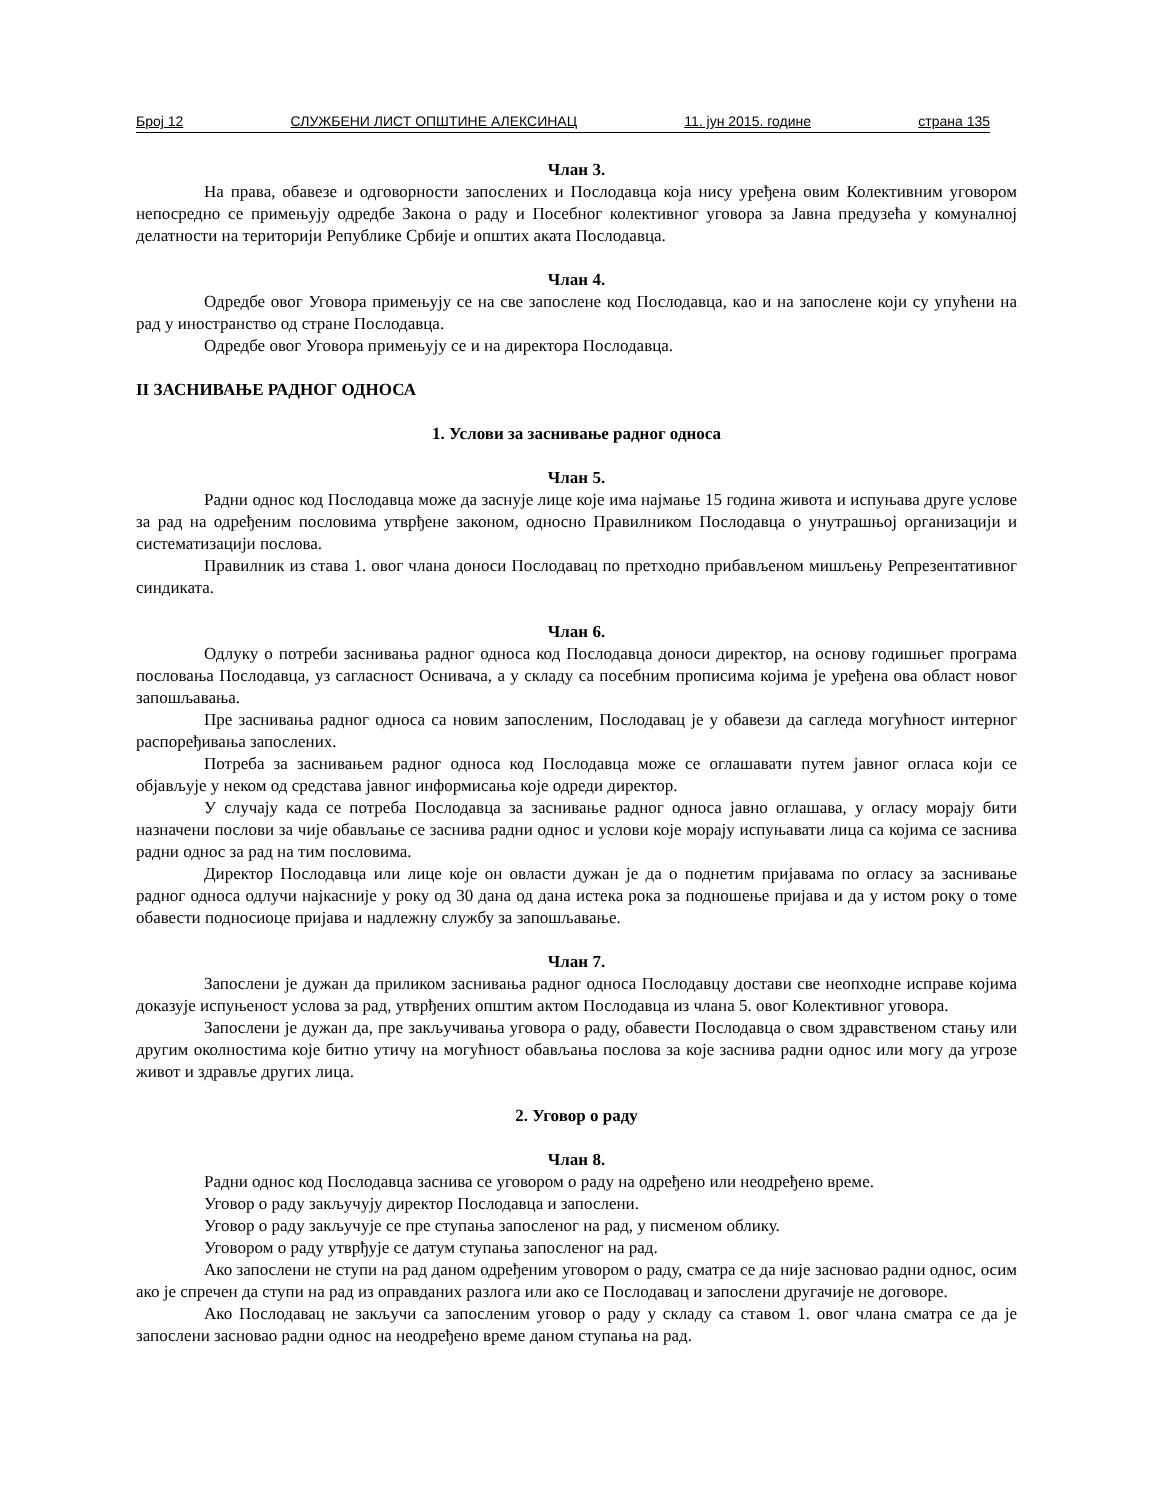Број 12 СЛУЖБЕНИ ЛИСТ ОПШТИНЕ АЛЕКСИНАЦ 11. јун 2015. године страна 135
Члан 3.
На права, обавезе и одговорности запослених и Послодавца која нису уређена овим Колективним уговором непосредно се примењују одредбе Закона о раду и Посебног колективног уговора за Јавна предузећа у комуналној делатности на територији Републике Србије и општих аката Послодавца.
Члан 4.
Одредбе овог Уговора примењују се на све запослене код Послодавца, као и на запослене који су упућени на рад у иностранство од стране Послодавца.
Одредбе овог Уговора примењују се и на директора Послодавца.
II ЗАСНИВАЊЕ РАДНОГ ОДНОСА
1. Услови за заснивање радног односа
Члан 5.
Радни однос код Послодавца може да заснује лице које има најмање 15 година живота и испуњава друге услове за рад на одређеним пословима утврђене законом, односно Правилником Послодавца о унутрашњој организацији и систематизацији послова.
Правилник из става 1. овог члана доноси Послодавац по претходно прибављеном мишљењу Репрезентативног синдиката.
Члан 6.
Одлуку о потреби заснивања радног односа код Послодавца доноси директор, на основу годишњег програма пословања Послодавца, уз сагласност Оснивача, а у складу са посебним прописима којима је уређена ова област новог запошљавања.
Пре заснивања радног односа са новим запосленим, Послодавац је у обавези да сагледа могућност интерног распоређивања запослених.
Потреба за заснивањем радног односа код Послодавца може се оглашавати путем јавног огласа који се објављује у неком од средстава јавног информисања које одреди директор.
У случају када се потреба Послодавца за заснивање радног односа јавно оглашава, у огласу морају бити назначени послови за чије обављање се заснива радни однос и услови које морају испуњавати лица са којима се заснива радни однос за рад на тим пословима.
Директор Послодавца или лице које он овласти дужан је да о поднетим пријавама по огласу за заснивање радног односа одлучи најкасније у року од 30 дана од дана истека рока за подношење пријава и да у истом року о томе обавести подносиоце пријава и надлежну службу за запошљавање.
Члан 7.
Запослени је дужан да приликом заснивања радног односа Послодавцу достави све неопходне исправе којима доказује испуњеност услова за рад, утврђених општим актом Послодавца из члана 5. овог Колективног уговора.
Запослени је дужан да, пре закључивања уговора о раду, обавести Послодавца о свом здравственом стању или другим околностима које битно утичу на могућност обављања послова за које заснива радни однос или могу да угрозе живот и здравље других лица.
2. Уговор о раду
Члан 8.
Радни однос код Послодавца заснива се уговором о раду на одређено или неодређено време.
Уговор о раду закључују директор Послодавца и запослени.
Уговор о раду закључује се пре ступања запосленог на рад, у писменом облику.
Уговором о раду утврђује се датум ступања запосленог на рад.
Ако запослени не ступи на рад даном одређеним уговором о раду, сматра се да није засновао радни однос, осим ако је спречен да ступи на рад из оправданих разлога или ако се Послодавац и запослени другачије не договоре.
Ако Послодавац не закључи са запосленим уговор о раду у складу са ставом 1. овог члана сматра се да је запослени засновао радни однос на неодређено време даном ступања на рад.